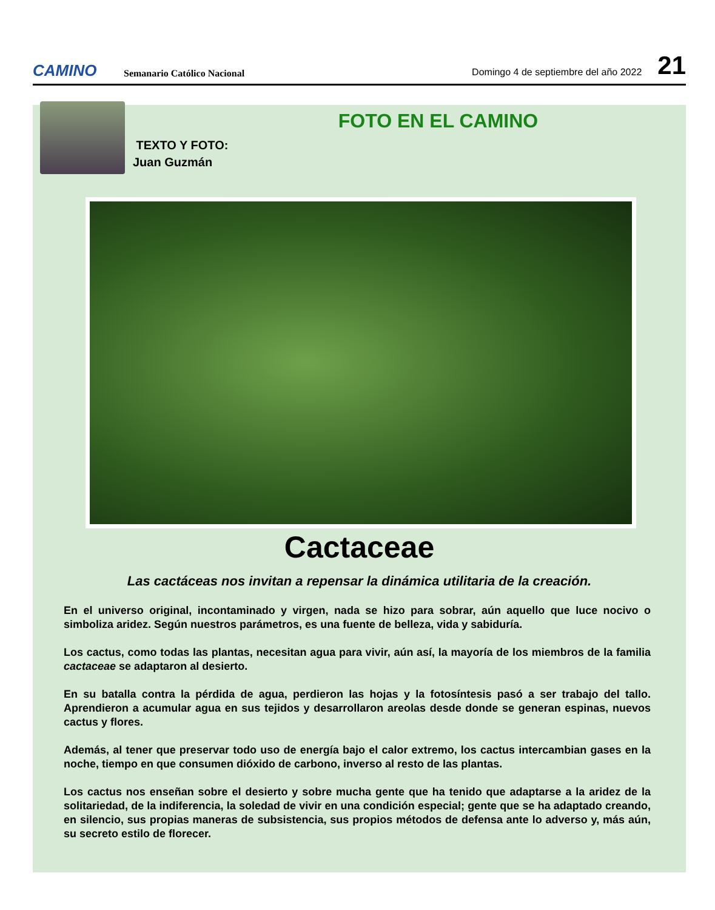CAMINO
Semanario Católico Nacional
Domingo 4 de septiembre del año 2022
21
FOTO EN EL CAMINO
TEXTO Y FOTO:
Juan Guzmán
Cactaceae
Las cactáceas nos invitan a repensar la dinámica utilitaria de la creación.
En el universo original, incontaminado y virgen, nada se hizo para sobrar, aún aquello que luce nocivo o simboliza aridez. Según nuestros parámetros, es una fuente de belleza, vida y sabiduría.
Los cactus, como todas las plantas, necesitan agua para vivir, aún así, la mayoría de los miembros de la familia cactaceae se adaptaron al desierto.
En su batalla contra la pérdida de agua, perdieron las hojas y la fotosíntesis pasó a ser trabajo del tallo. Aprendieron a acumular agua en sus tejidos y desarrollaron areolas desde donde se generan espinas, nuevos cactus y flores.
Además, al tener que preservar todo uso de energía bajo el calor extremo, los cactus intercambian gases en la noche, tiempo en que consumen dióxido de carbono, inverso al resto de las plantas.
Los cactus nos enseñan sobre el desierto y sobre mucha gente que ha tenido que adaptarse a la aridez de la solitariedad, de la indiferencia, la soledad de vivir en una condición especial; gente que se ha adaptado creando, en silencio, sus propias maneras de subsistencia, sus propios métodos de defensa ante lo adverso y, más aún, su secreto estilo de florecer.